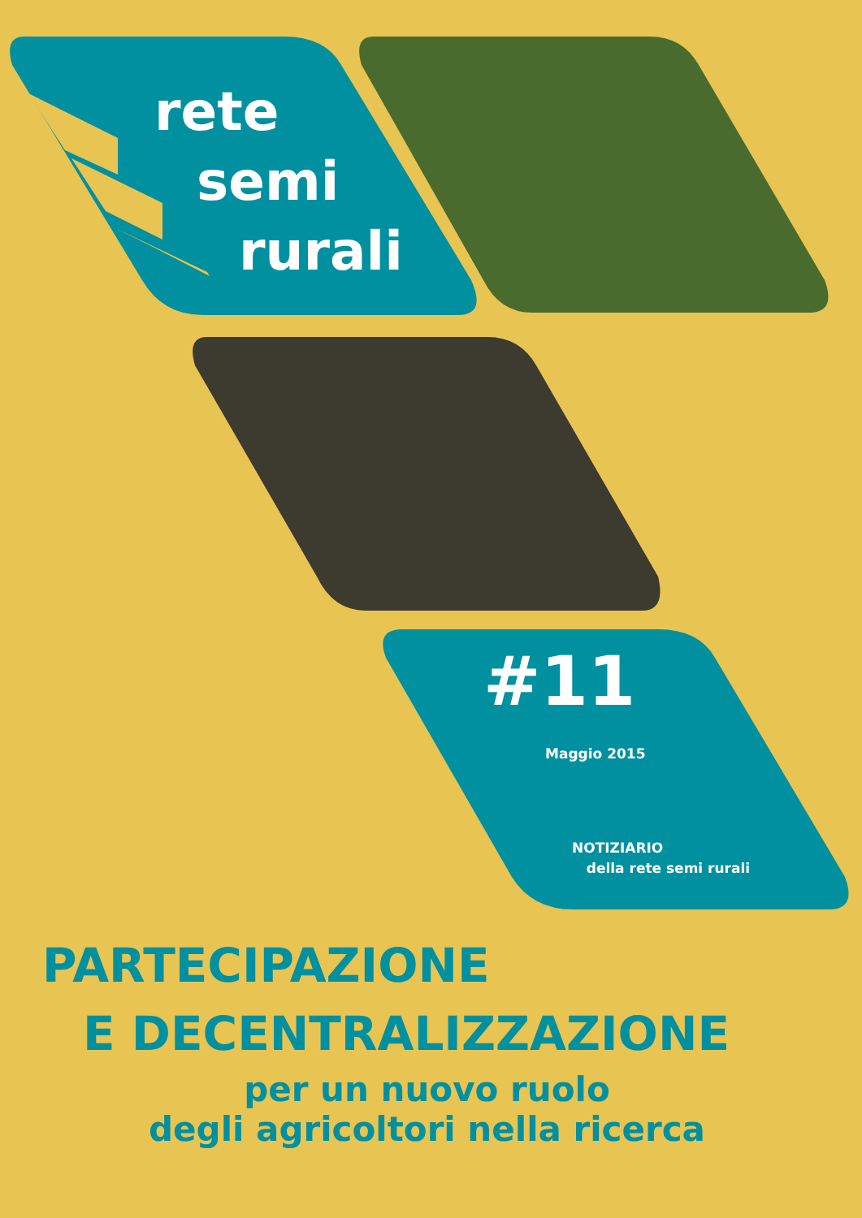rete
semi
rurali
#11
Maggio 2015
NOTIZIARIO
della rete semi rurali
PARTECIPAZIONE
E DECENTRALIZZAZIONE
per un nuovo ruolo
degli agricoltori nella ricerca